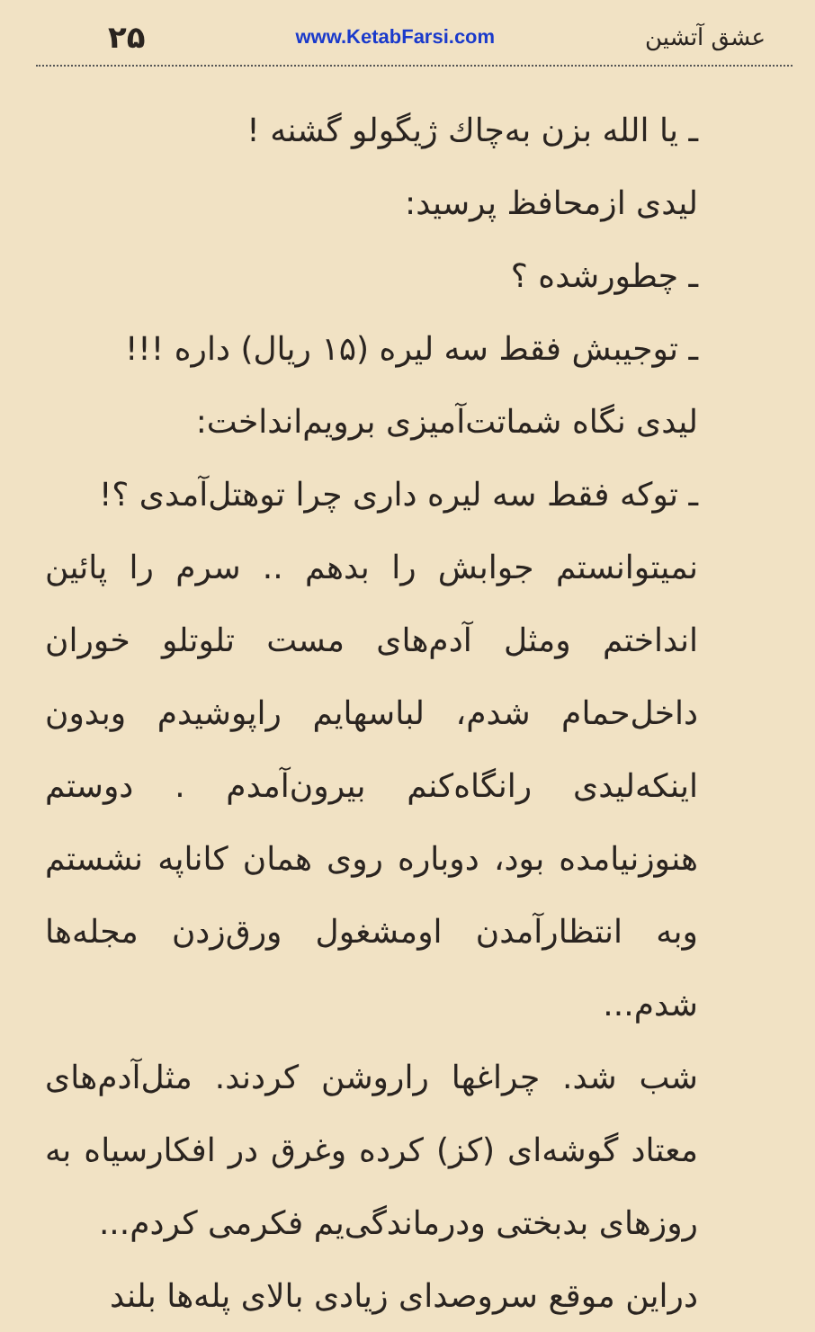۲۵ www.KetabFarsi.com عشق آتشین
ـ یا الله بزن به‌چاك ژیگولو گشنه !
لیدی ازمحافظ پرسید:
ـ چطورشده ؟
ـ توجیبش فقط سه لیره (۱۵ ریال) داره !!!
لیدی نگاه شماتت‌آمیزی برویم‌انداخت:
ـ توکه فقط سه لیره داری چرا توهتل‌آمدی ؟!
نمیتوانستم جوابش را بدهم .. سرم را پائین انداختم ومثل آدم‌های مست تلوتلو خوران داخل‌حمام شدم، لباسهایم راپوشیدم وبدون اینکه‌لیدی رانگاه‌کنم بیرون‌آمدم . دوستم هنوزنیامده بود، دوباره روی همان کاناپه نشستم وبه انتظارآمدن اومشغول ورق‌زدن مجله‌ها شدم...
شب شد. چراغها راروشن کردند. مثل‌آدم‌های معتاد گوشه‌ای (کز) کرده وغرق در افکارسیاه به روزهای بدبختی ودرماندگی‌یم فکرمی کردم...
دراین موقع سروصدای زیادی بالای پله‌ها بلند